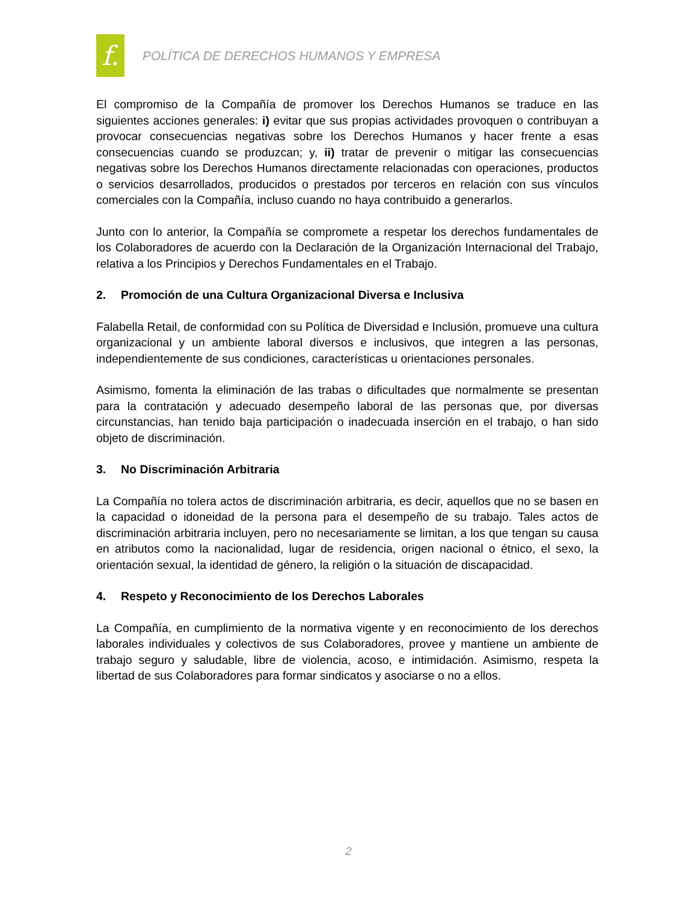f.
POLÍTICA DE DERECHOS HUMANOS Y EMPRESA
El compromiso de la Compañía de promover los Derechos Humanos se traduce en las siguientes acciones generales: i) evitar que sus propias actividades provoquen o contribuyan a provocar consecuencias negativas sobre los Derechos Humanos y hacer frente a esas consecuencias cuando se produzcan; y, ii) tratar de prevenir o mitigar las consecuencias negativas sobre los Derechos Humanos directamente relacionadas con operaciones, productos o servicios desarrollados, producidos o prestados por terceros en relación con sus vínculos comerciales con la Compañía, incluso cuando no haya contribuido a generarlos.
Junto con lo anterior, la Compañía se compromete a respetar los derechos fundamentales de los Colaboradores de acuerdo con la Declaración de la Organización Internacional del Trabajo, relativa a los Principios y Derechos Fundamentales en el Trabajo.
2. Promoción de una Cultura Organizacional Diversa e Inclusiva
Falabella Retail, de conformidad con su Política de Diversidad e Inclusión, promueve una cultura organizacional y un ambiente laboral diversos e inclusivos, que integren a las personas, independientemente de sus condiciones, características u orientaciones personales.
Asimismo, fomenta la eliminación de las trabas o dificultades que normalmente se presentan para la contratación y adecuado desempeño laboral de las personas que, por diversas circunstancias, han tenido baja participación o inadecuada inserción en el trabajo, o han sido objeto de discriminación.
3. No Discriminación Arbitraria
La Compañía no tolera actos de discriminación arbitraria, es decir, aquellos que no se basen en la capacidad o idoneidad de la persona para el desempeño de su trabajo. Tales actos de discriminación arbitraria incluyen, pero no necesariamente se limitan, a los que tengan su causa en atributos como la nacionalidad, lugar de residencia, origen nacional o étnico, el sexo, la orientación sexual, la identidad de género, la religión o la situación de discapacidad.
4. Respeto y Reconocimiento de los Derechos Laborales
La Compañía, en cumplimiento de la normativa vigente y en reconocimiento de los derechos laborales individuales y colectivos de sus Colaboradores, provee y mantiene un ambiente de trabajo seguro y saludable, libre de violencia, acoso, e intimidación. Asimismo, respeta la libertad de sus Colaboradores para formar sindicatos y asociarse o no a ellos.
2